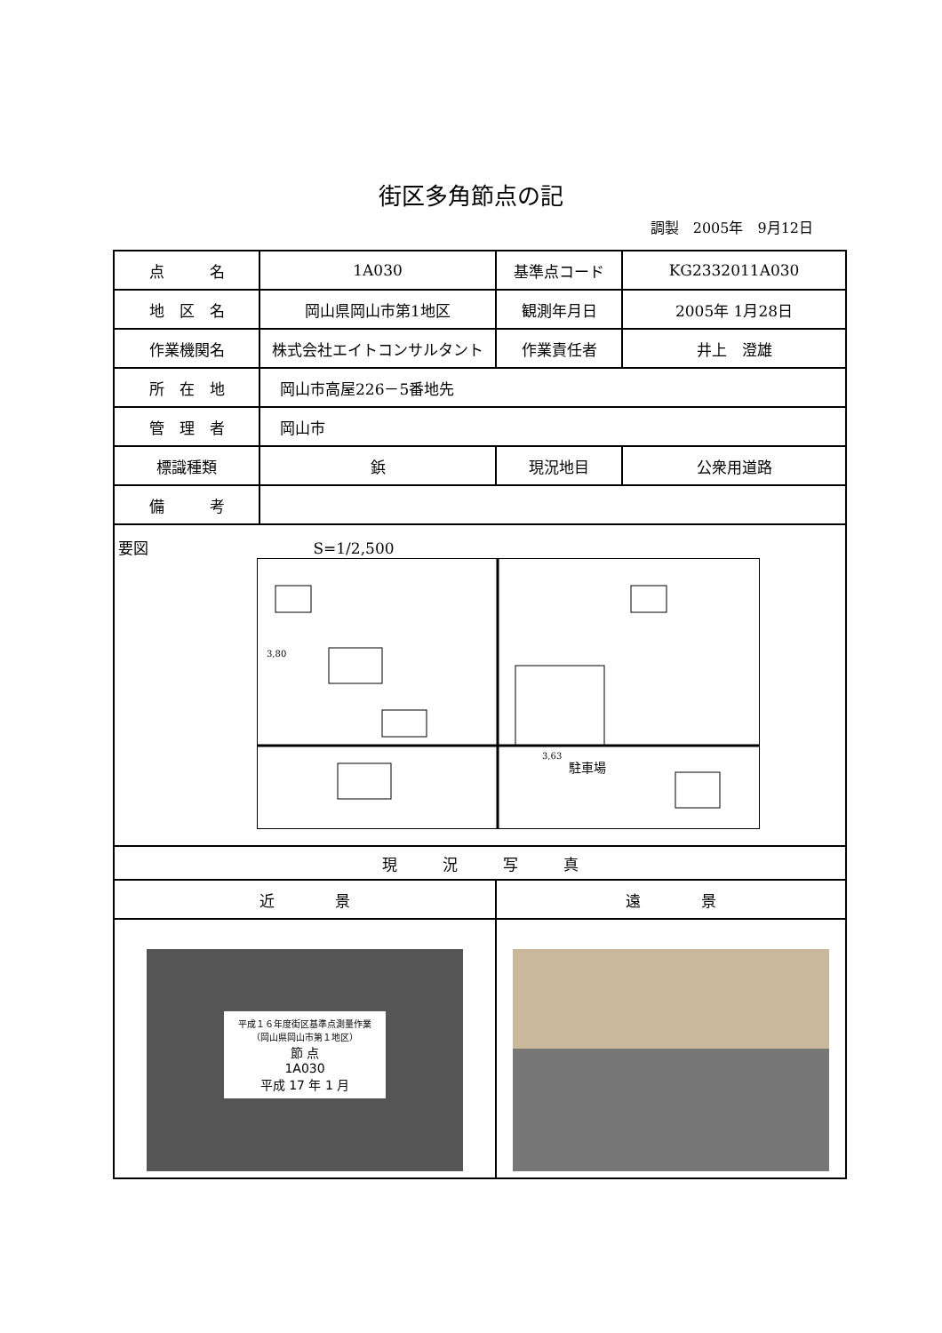街区多角節点の記
調製　2005年　9月12日
| 点 名 | 1A030 | 基準点コード | KG2332011A030 |
| 地 区 名 | 岡山県岡山市第1地区 | 観測年月日 | 2005年 1月28日 |
| 作業機関名 | 株式会社エイトコンサルタント | 作業責任者 | 井上 澄雄 |
| 所 在 地 | 岡山市高屋226－5番地先 | | |
| 管 理 者 | 岡山市 | | |
| 標識種類 | 鋲 | 現況地目 | 公衆用道路 |
| 備 考 | | | |
| 要図 S=1/2,500 駐車場 3,80 3,63 | | | |
| 現 況 写 真 | | | |
| 近 景 | | 遠 景 | |
| 平成１６年度街区基準点測量作業 （岡山県岡山市第１地区） 節 点 1A030 平成 17 年 1 月 | | | |